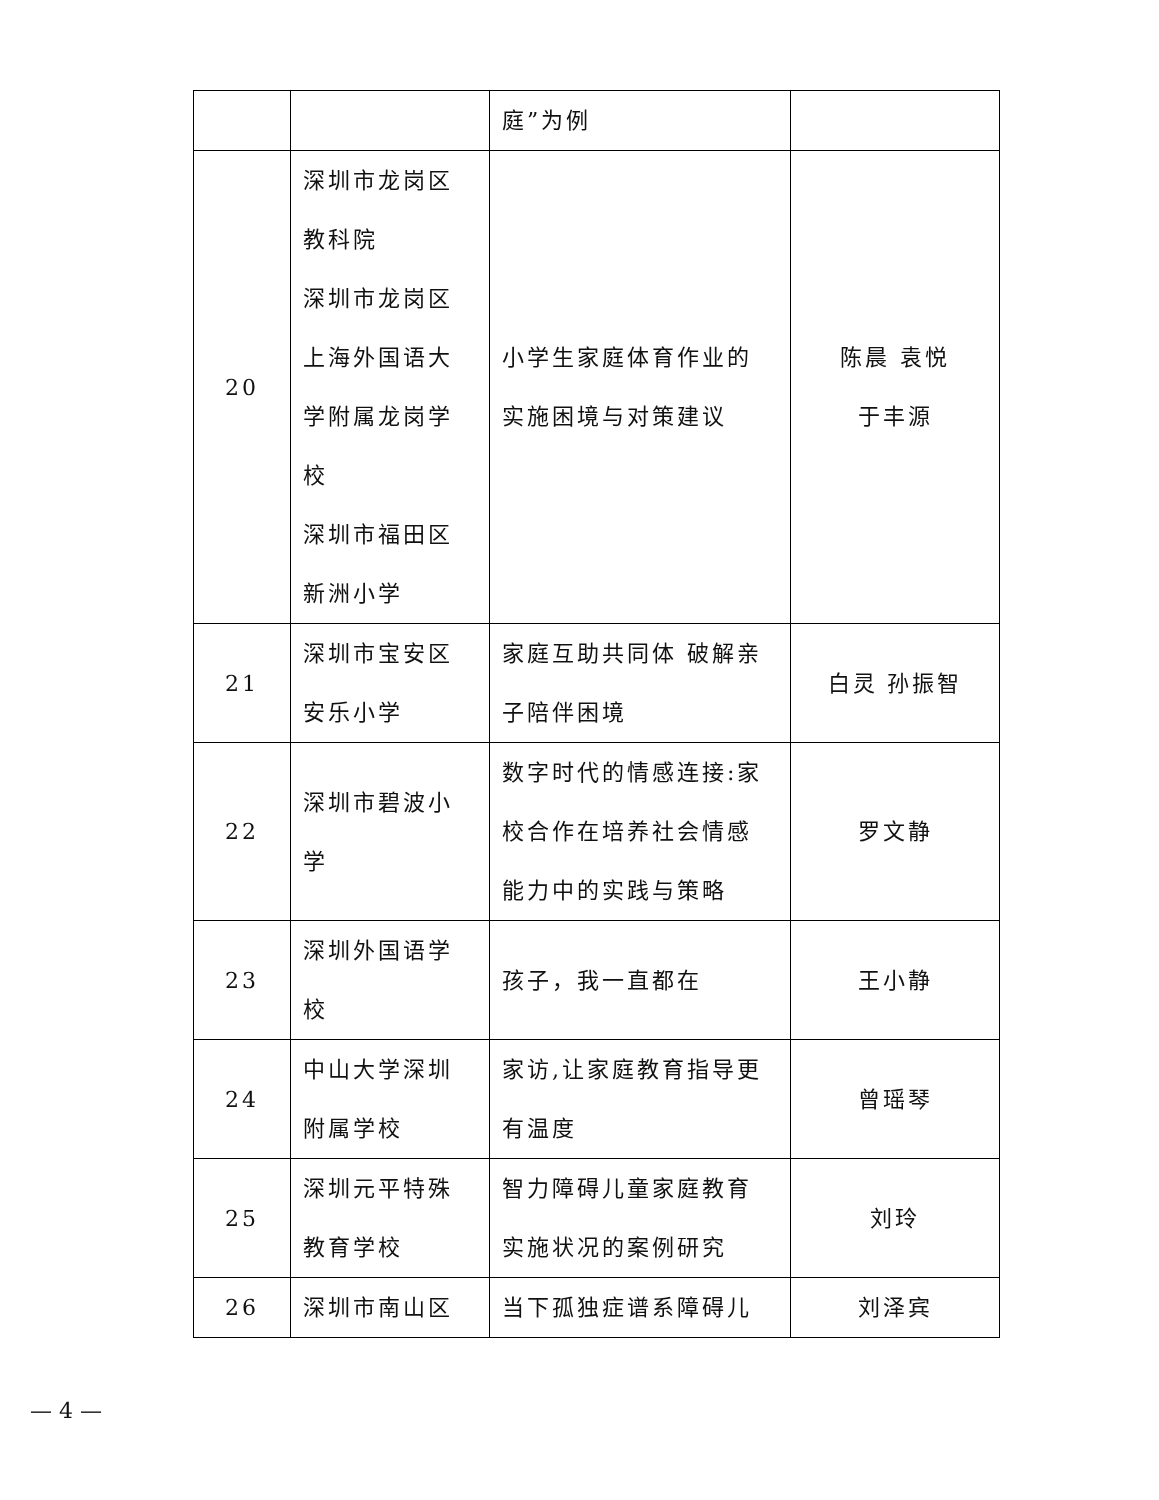| | | 庭”为例 | |
| 20 | 深圳市龙岗区 教科院 深圳市龙岗区 上海外国语大 学附属龙岗学 校 深圳市福田区 新洲小学 | 小学生家庭体育作业的 实施困境与对策建议 | 陈晨 袁悦 于丰源 |
| 21 | 深圳市宝安区 安乐小学 | 家庭互助共同体 破解亲 子陪伴困境 | 白灵 孙振智 |
| 22 | 深圳市碧波小 学 | 数字时代的情感连接:家 校合作在培养社会情感 能力中的实践与策略 | 罗文静 |
| 23 | 深圳外国语学 校 | 孩子，我一直都在 | 王小静 |
| 24 | 中山大学深圳 附属学校 | 家访,让家庭教育指导更 有温度 | 曾瑶琴 |
| 25 | 深圳元平特殊 教育学校 | 智力障碍儿童家庭教育 实施状况的案例研究 | 刘玲 |
| 26 | 深圳市南山区 | 当下孤独症谱系障碍儿 | 刘泽宾 |
— 4 —